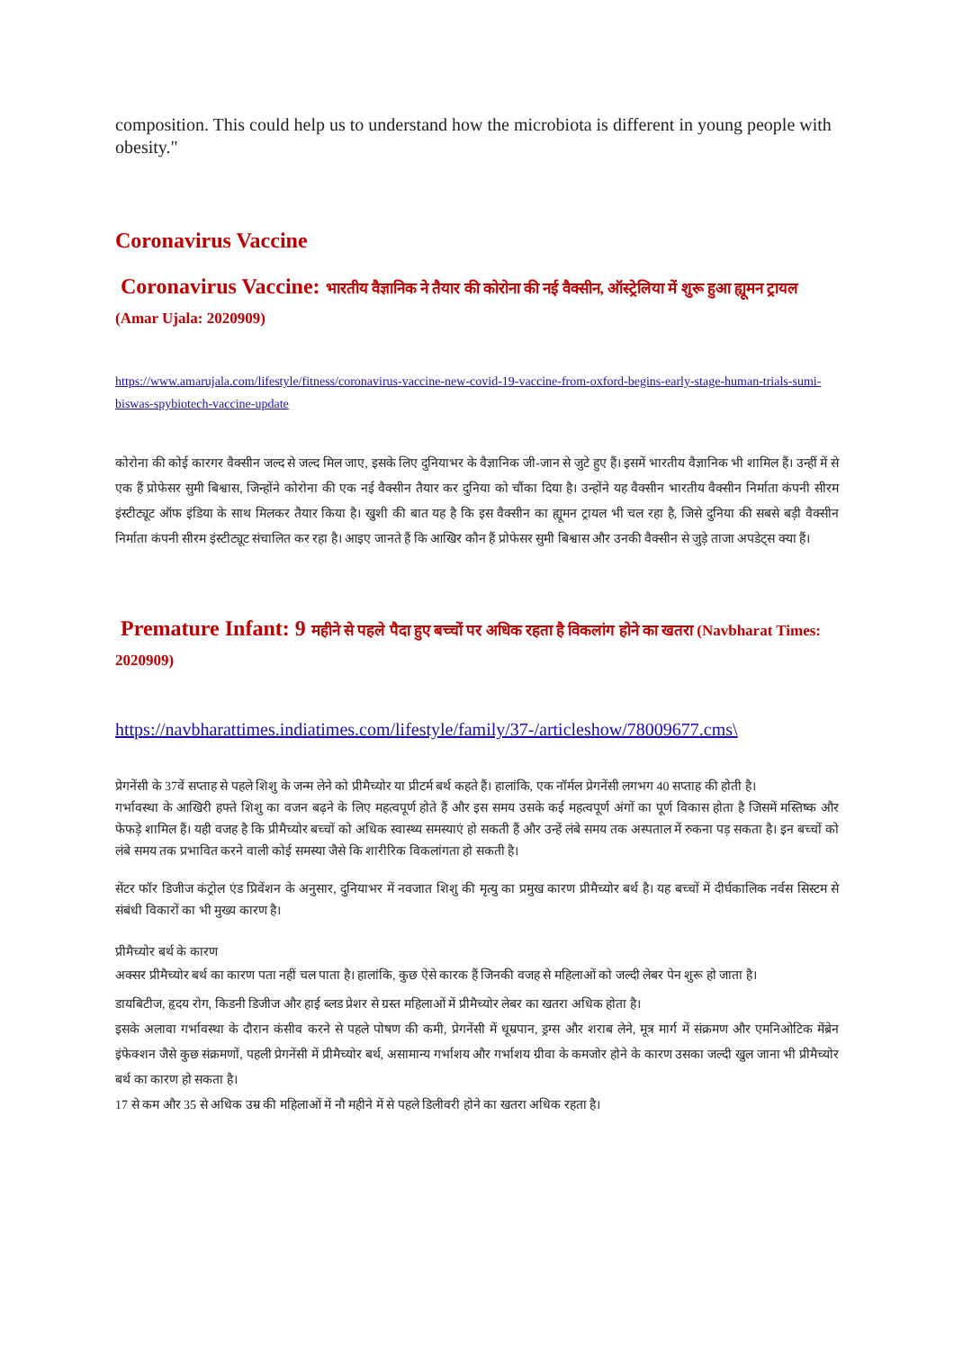composition. This could help us to understand how the microbiota is different in young people with obesity."
Coronavirus Vaccine
Coronavirus Vaccine: भारतीय वैज्ञानिक ने तैयार की कोरोना की नई वैक्सीन, ऑस्ट्रेलिया में शुरू हुआ ह्यूमन ट्रायल (Amar Ujala: 2020909)
https://www.amarujala.com/lifestyle/fitness/coronavirus-vaccine-new-covid-19-vaccine-from-oxford-begins-early-stage-human-trials-sumi-biswas-spybiotech-vaccine-update
कोरोना की कोई कारगर वैक्सीन जल्द से जल्द मिल जाए, इसके लिए दुनियाभर के वैज्ञानिक जी-जान से जुटे हुए हैं। इसमें भारतीय वैज्ञानिक भी शामिल हैं। उन्हीं में से एक हैं प्रोफेसर सुमी बिश्वास, जिन्होंने कोरोना की एक नई वैक्सीन तैयार कर दुनिया को चौंका दिया है। उन्होंने यह वैक्सीन भारतीय वैक्सीन निर्माता कंपनी सीरम इंस्टीट्यूट ऑफ इंडिया के साथ मिलकर तैयार किया है। खुशी की बात यह है कि इस वैक्सीन का ह्यूमन ट्रायल भी चल रहा है, जिसे दुनिया की सबसे बड़ी वैक्सीन निर्माता कंपनी सीरम इंस्टीट्यूट संचालित कर रहा है। आइए जानते हैं कि आखिर कौन हैं प्रोफेसर सुमी बिश्वास और उनकी वैक्सीन से जुड़े ताजा अपडेट्स क्या हैं।
Premature Infant: 9 महीने से पहले पैदा हुए बच्चों पर अधिक रहता है विकलांग होने का खतरा (Navbharat Times: 2020909)
https://navbharattimes.indiatimes.com/lifestyle/family/37-/articleshow/78009677.cms\
प्रेगनेंसी के 37वें सप्ताह से पहले शिशु के जन्म लेने को प्रीमैच्योर या प्रीटर्म बर्थ कहते हैं। हालांकि, एक नॉर्मल प्रेगनेंसी लगभग 40 सप्ताह की होती है।
गर्भावस्था के आखिरी हफ्ते शिशु का वजन बढ़ने के लिए महत्वपूर्ण होते हैं और इस समय उसके कई महत्वपूर्ण अंगों का पूर्ण विकास होता है जिसमें मस्तिष्क और फेफड़े शामिल हैं। यही वजह है कि प्रीमैच्योर बच्चों को अधिक स्वास्थ्य समस्याएं हो सकती हैं और उन्हें लंबे समय तक अस्पताल में रुकना पड़ सकता है। इन बच्चों को लंबे समय तक प्रभावित करने वाली कोई समस्या जैसे कि शारीरिक विकलांगता हो सकती है।
सेंटर फॉर डिजीज कंट्रोल एंड प्रिवेंशन के अनुसार, दुनियाभर में नवजात शिशु की मृत्यु का प्रमुख कारण प्रीमैच्योर बर्थ है। यह बच्चों में दीर्घकालिक नर्वस सिस्टम से संबंधी विकारों का भी मुख्य कारण है।
प्रीमैच्योर बर्थ के कारण
अक्सर प्रीमैच्योर बर्थ का कारण पता नहीं चल पाता है। हालांकि, कुछ ऐसे कारक हैं जिनकी वजह से महिलाओं को जल्दी लेबर पेन शुरू हो जाता है।
डायबिटीज, हृदय रोग, किडनी डिजीज और हाई ब्लड प्रेशर से ग्रस्त महिलाओं में प्रीमैच्योर लेबर का खतरा अधिक होता है।
इसके अलावा गर्भावस्था के दौरान कंसीव करने से पहले पोषण की कमी, प्रेगनेंसी में धूम्रपान, ड्रग्स और शराब लेने, मूत्र मार्ग में संक्रमण और एमनिओटिक मेंब्रेन इंफेक्शन जैसे कुछ संक्रमणों, पहली प्रेगनेंसी में प्रीमैच्योर बर्थ, असामान्य गर्भाशय और गर्भाशय ग्रीवा के कमजोर होने के कारण उसका जल्दी खुल जाना भी प्रीमैच्योर बर्थ का कारण हो सकता है।
17 से कम और 35 से अधिक उम्र की महिलाओं में नौ महीने में से पहले डिलीवरी होने का खतरा अधिक रहता है।